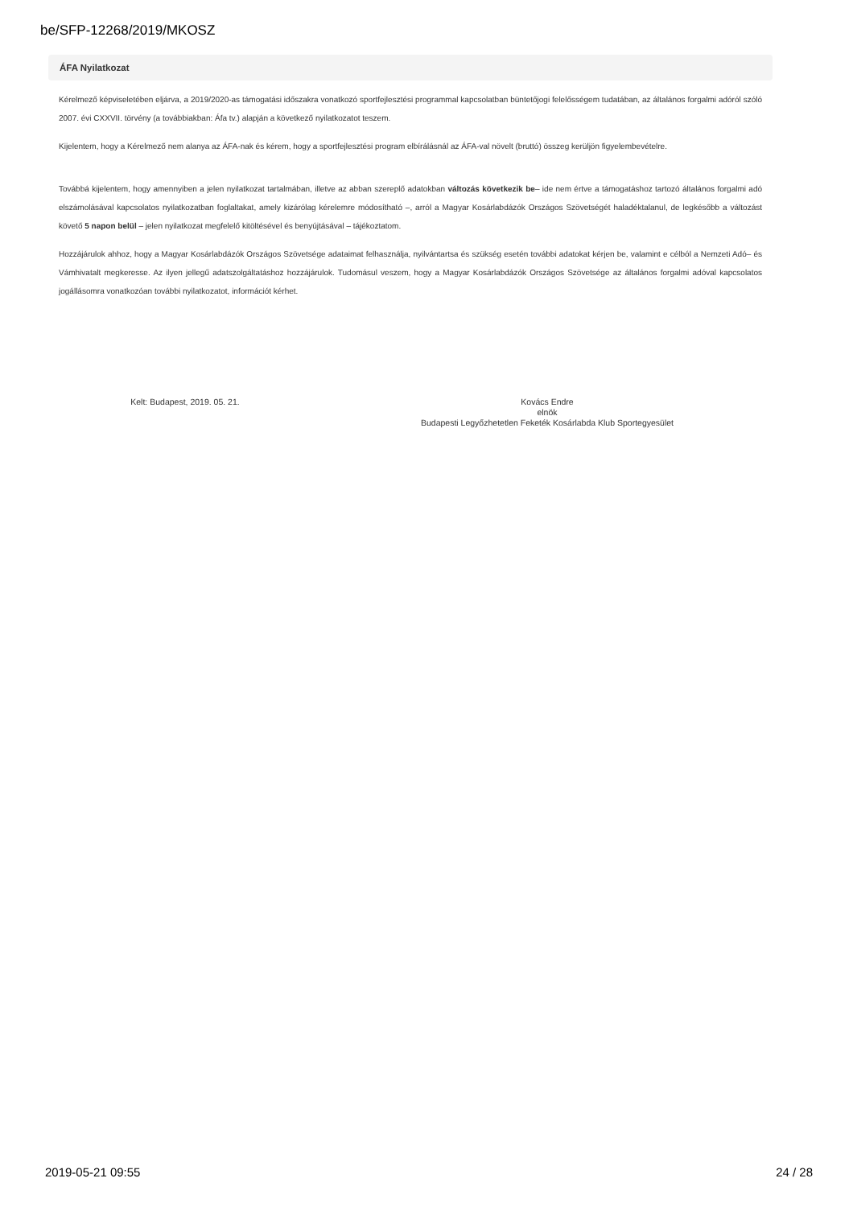be/SFP-12268/2019/MKOSZ
ÁFA Nyilatkozat
Kérelmező képviseletében eljárva, a 2019/2020-as támogatási időszakra vonatkozó sportfejlesztési programmal kapcsolatban büntetőjogi felelősségem tudatában, az általános forgalmi adóról szóló 2007. évi CXXVII. törvény (a továbbiakban: Áfa tv.) alapján a következő nyilatkozatot teszem.
Kijelentem, hogy a Kérelmező nem alanya az ÁFA-nak és kérem, hogy a sportfejlesztési program elbírálásnál az ÁFA-val növelt (bruttó) összeg kerüljön figyelembevételre.
Továbbá kijelentem, hogy amennyiben a jelen nyilatkozat tartalmában, illetve az abban szereplő adatokban változás következik be– ide nem értve a támogatáshoz tartozó általános forgalmi adó elszámolásával kapcsolatos nyilatkozatban foglaltakat, amely kizárólag kérelemre módosítható –, arról a Magyar Kosárlabdázók Országos Szövetségét haladéktalanul, de legkésőbb a változást követő 5 napon belül – jelen nyilatkozat megfelelő kitöltésével és benyújtásával – tájékoztatom.
Hozzájárulok ahhoz, hogy a Magyar Kosárlabdázók Országos Szövetsége adataimat felhasználja, nyilvántartsa és szükség esetén további adatokat kérjen be, valamint e célból a Nemzeti Adó– és Vámhivatalt megkeresse. Az ilyen jellegű adatszolgáltatáshoz hozzájárulok. Tudomásul veszem, hogy a Magyar Kosárlabdázók Országos Szövetsége az általános forgalmi adóval kapcsolatos jogállásomra vonatkozóan további nyilatkozatot, információt kérhet.
Kelt: Budapest, 2019. 05. 21.
Kovács Endre
elnök
Budapesti Legyőzhetetlen Feketék Kosárlabda Klub Sportegyesület
2019-05-21 09:55 24 / 28